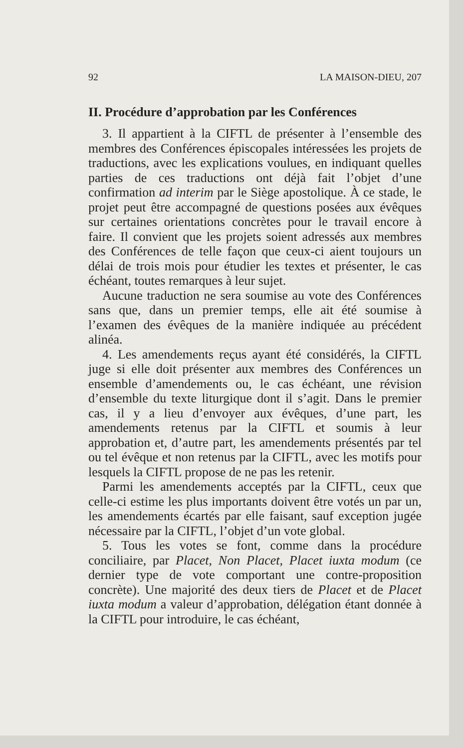92 LA MAISON-DIEU, 207
II. Procédure d’approbation par les Conférences
3. Il appartient à la CIFTL de présenter à l’ensemble des membres des Conférences épiscopales intéressées les projets de traductions, avec les explications voulues, en indiquant quelles parties de ces traductions ont déjà fait l’objet d’une confirmation ad interim par le Siège apostolique. À ce stade, le projet peut être accompagné de questions posées aux évêques sur certaines orientations concrètes pour le travail encore à faire. Il convient que les projets soient adressés aux membres des Conférences de telle façon que ceux-ci aient toujours un délai de trois mois pour étudier les textes et présenter, le cas échéant, toutes remarques à leur sujet.
Aucune traduction ne sera soumise au vote des Conférences sans que, dans un premier temps, elle ait été soumise à l’examen des évêques de la manière indiquée au précédent alinéa.
4. Les amendements reçus ayant été considérés, la CIFTL juge si elle doit présenter aux membres des Conférences un ensemble d’amendements ou, le cas échéant, une révision d’ensemble du texte liturgique dont il s’agit. Dans le premier cas, il y a lieu d’envoyer aux évêques, d’une part, les amendements retenus par la CIFTL et soumis à leur approbation et, d’autre part, les amendements présentés par tel ou tel évêque et non retenus par la CIFTL, avec les motifs pour lesquels la CIFTL propose de ne pas les retenir.
Parmi les amendements acceptés par la CIFTL, ceux que celle-ci estime les plus importants doivent être votés un par un, les amendements écartés par elle faisant, sauf exception jugée nécessaire par la CIFTL, l’objet d’un vote global.
5. Tous les votes se font, comme dans la procédure conciliaire, par Placet, Non Placet, Placet iuxta modum (ce dernier type de vote comportant une contre-proposition concrète). Une majorité des deux tiers de Placet et de Placet iuxta modum a valeur d’approbation, délégation étant donnée à la CIFTL pour introduire, le cas échéant,